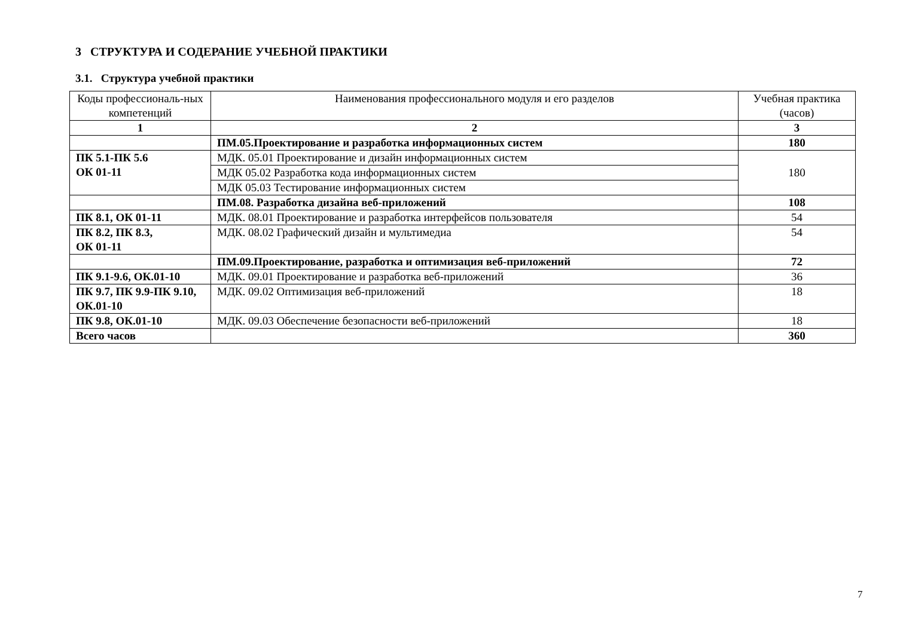3 СТРУКТУРА И СОДЕРАНИЕ УЧЕБНОЙ ПРАКТИКИ
3.1. Структура учебной практики
| Коды профессиональ-ных компетенций | Наименования профессионального модуля и его разделов | Учебная практика (часов) |
| --- | --- | --- |
| 1 | 2 | 3 |
| | ПМ.05.Проектирование и разработка информационных систем | 180 |
| ПК 5.1-ПК 5.6 ОК 01-11 | МДК. 05.01 Проектирование и дизайн информационных систем | 180 |
| | МДК 05.02 Разработка кода информационных систем | |
| | МДК 05.03 Тестирование информационных систем | |
| | ПМ.08. Разработка дизайна веб-приложений | 108 |
| ПК 8.1, ОК 01-11 | МДК. 08.01 Проектирование и разработка интерфейсов пользователя | 54 |
| ПК 8.2, ПК 8.3, ОК 01-11 | МДК. 08.02 Графический дизайн и мультимедиа | 54 |
| | ПМ.09.Проектирование, разработка и оптимизация веб-приложений | 72 |
| ПК 9.1-9.6, ОК.01-10 | МДК. 09.01 Проектирование и разработка веб-приложений | 36 |
| ПК 9.7, ПК 9.9-ПК 9.10, ОК.01-10 | МДК. 09.02 Оптимизация веб-приложений | 18 |
| ПК 9.8, ОК.01-10 | МДК. 09.03 Обеспечение безопасности веб-приложений | 18 |
| Всего часов | | 360 |
7